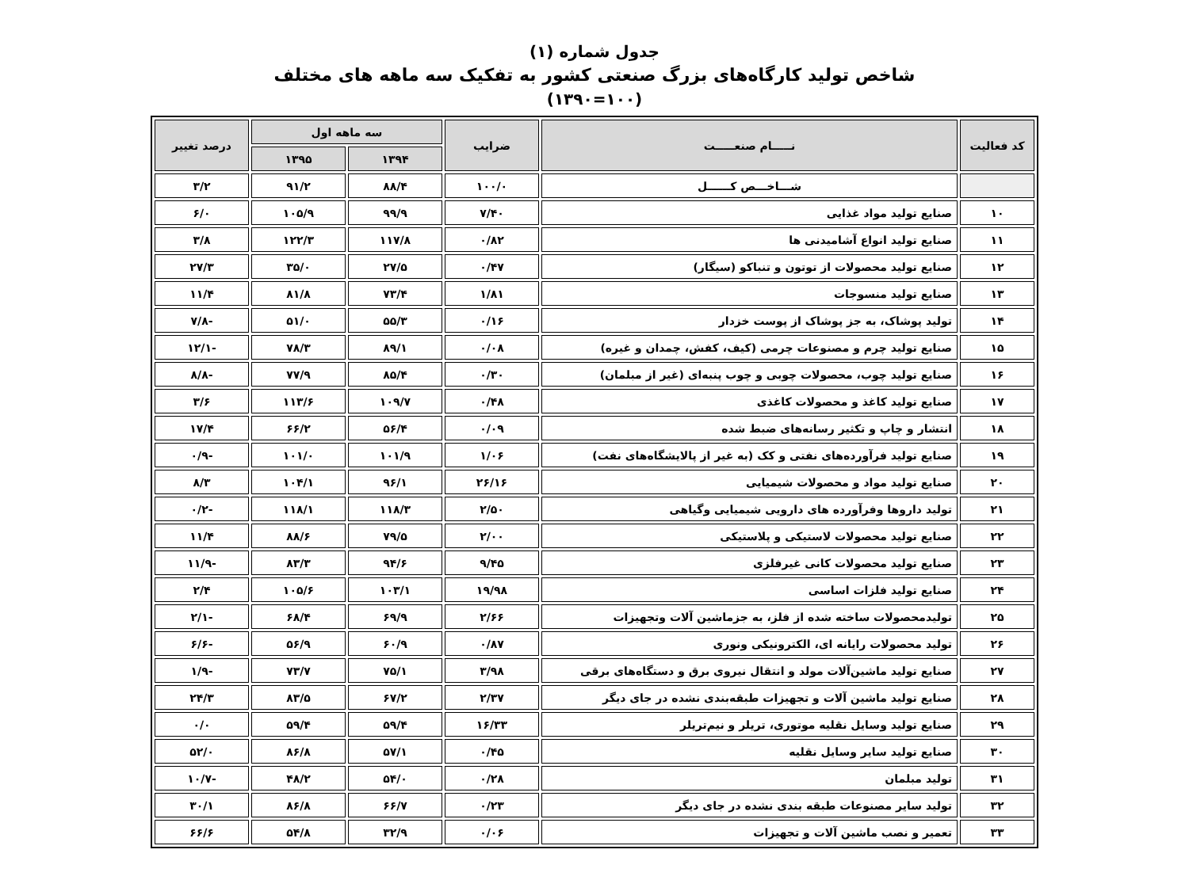جدول شماره (۱)
شاخص تولید کارگاه‌های بزرگ صنعتی کشور به تفکیک سه ماهه های مختلف
(۱۳۹۰=۱۰۰)
| کد فعالیت | نـــــام صنعـــــت | ضرایب | سه ماهه اول | | درصد تغییر |
| --- | --- | --- | --- | --- | --- |
| | | | ۱۳۹۴ | ۱۳۹۵ | |
| | شـــاخـــص کــــــل | ۱۰۰/۰ | ۸۸/۴ | ۹۱/۲ | ۳/۲ |
| ۱۰ | صنایع تولید مواد غذایی | ۷/۴۰ | ۹۹/۹ | ۱۰۵/۹ | ۶/۰ |
| ۱۱ | صنایع تولید انواع آشامیدنی ها | ۰/۸۲ | ۱۱۷/۸ | ۱۲۲/۳ | ۳/۸ |
| ۱۲ | صنایع تولید محصولات از توتون و تنباکو (سیگار) | ۰/۴۷ | ۲۷/۵ | ۳۵/۰ | ۲۷/۳ |
| ۱۳ | صنایع تولید منسوجات | ۱/۸۱ | ۷۳/۴ | ۸۱/۸ | ۱۱/۴ |
| ۱۴ | تولید پوشاک، به جز پوشاک از پوست خزدار | ۰/۱۶ | ۵۵/۳ | ۵۱/۰ | -۷/۸ |
| ۱۵ | صنایع تولید چرم و مصنوعات چرمی (کیف، کفش، چمدان و غیره) | ۰/۰۸ | ۸۹/۱ | ۷۸/۳ | -۱۲/۱ |
| ۱۶ | صنایع تولید چوب، محصولات چوبی و چوب پنبه‌ای (غیر از مبلمان) | ۰/۳۰ | ۸۵/۴ | ۷۷/۹ | -۸/۸ |
| ۱۷ | صنایع تولید کاغذ و محصولات کاغذی | ۰/۴۸ | ۱۰۹/۷ | ۱۱۳/۶ | ۳/۶ |
| ۱۸ | انتشار و چاپ و تکثیر رسانه‌های ضبط شده | ۰/۰۹ | ۵۶/۴ | ۶۶/۲ | ۱۷/۴ |
| ۱۹ | صنایع تولید فرآورده‌های نفتی و کک (به غیر از پالایشگاه‌های نفت) | ۱/۰۶ | ۱۰۱/۹ | ۱۰۱/۰ | -۰/۹ |
| ۲۰ | صنایع تولید مواد و محصولات شیمیایی | ۲۶/۱۶ | ۹۶/۱ | ۱۰۴/۱ | ۸/۳ |
| ۲۱ | تولید داروها وفرآورده های دارویی شیمیایی وگیاهی | ۲/۵۰ | ۱۱۸/۳ | ۱۱۸/۱ | -۰/۲ |
| ۲۲ | صنایع تولید محصولات لاستیکی و پلاستیکی | ۲/۰۰ | ۷۹/۵ | ۸۸/۶ | ۱۱/۴ |
| ۲۳ | صنایع تولید محصولات کانی غیرفلزی | ۹/۴۵ | ۹۴/۶ | ۸۳/۳ | -۱۱/۹ |
| ۲۴ | صنایع تولید فلزات اساسی | ۱۹/۹۸ | ۱۰۳/۱ | ۱۰۵/۶ | ۲/۴ |
| ۲۵ | تولیدمحصولات ساخته شده از فلز، به جزماشین آلات وتجهیزات | ۲/۶۶ | ۶۹/۹ | ۶۸/۴ | -۲/۱ |
| ۲۶ | تولید محصولات رایانه ای، الکترونیکی ونوری | ۰/۸۷ | ۶۰/۹ | ۵۶/۹ | -۶/۶ |
| ۲۷ | صنایع تولید ماشین‌آلات مولد و انتقال نیروی برق و دستگاه‌های برقی | ۳/۹۸ | ۷۵/۱ | ۷۳/۷ | -۱/۹ |
| ۲۸ | صنایع تولید ماشین آلات و تجهیزات طبقه‌بندی نشده در جای دیگر | ۲/۳۷ | ۶۷/۲ | ۸۳/۵ | ۲۴/۳ |
| ۲۹ | صنایع تولید وسایل نقلیه موتوری، تریلر و نیم‌تریلر | ۱۶/۳۳ | ۵۹/۴ | ۵۹/۴ | ۰/۰ |
| ۳۰ | صنایع تولید سایر وسایل نقلیه | ۰/۴۵ | ۵۷/۱ | ۸۶/۸ | ۵۲/۰ |
| ۳۱ | تولید مبلمان | ۰/۲۸ | ۵۴/۰ | ۴۸/۲ | -۱۰/۷ |
| ۳۲ | تولید سایر مصنوعات طبقه بندی نشده در جای دیگر | ۰/۲۳ | ۶۶/۷ | ۸۶/۸ | ۳۰/۱ |
| ۳۳ | تعمیر و نصب ماشین آلات و تجهیزات | ۰/۰۶ | ۳۲/۹ | ۵۴/۸ | ۶۶/۶ |